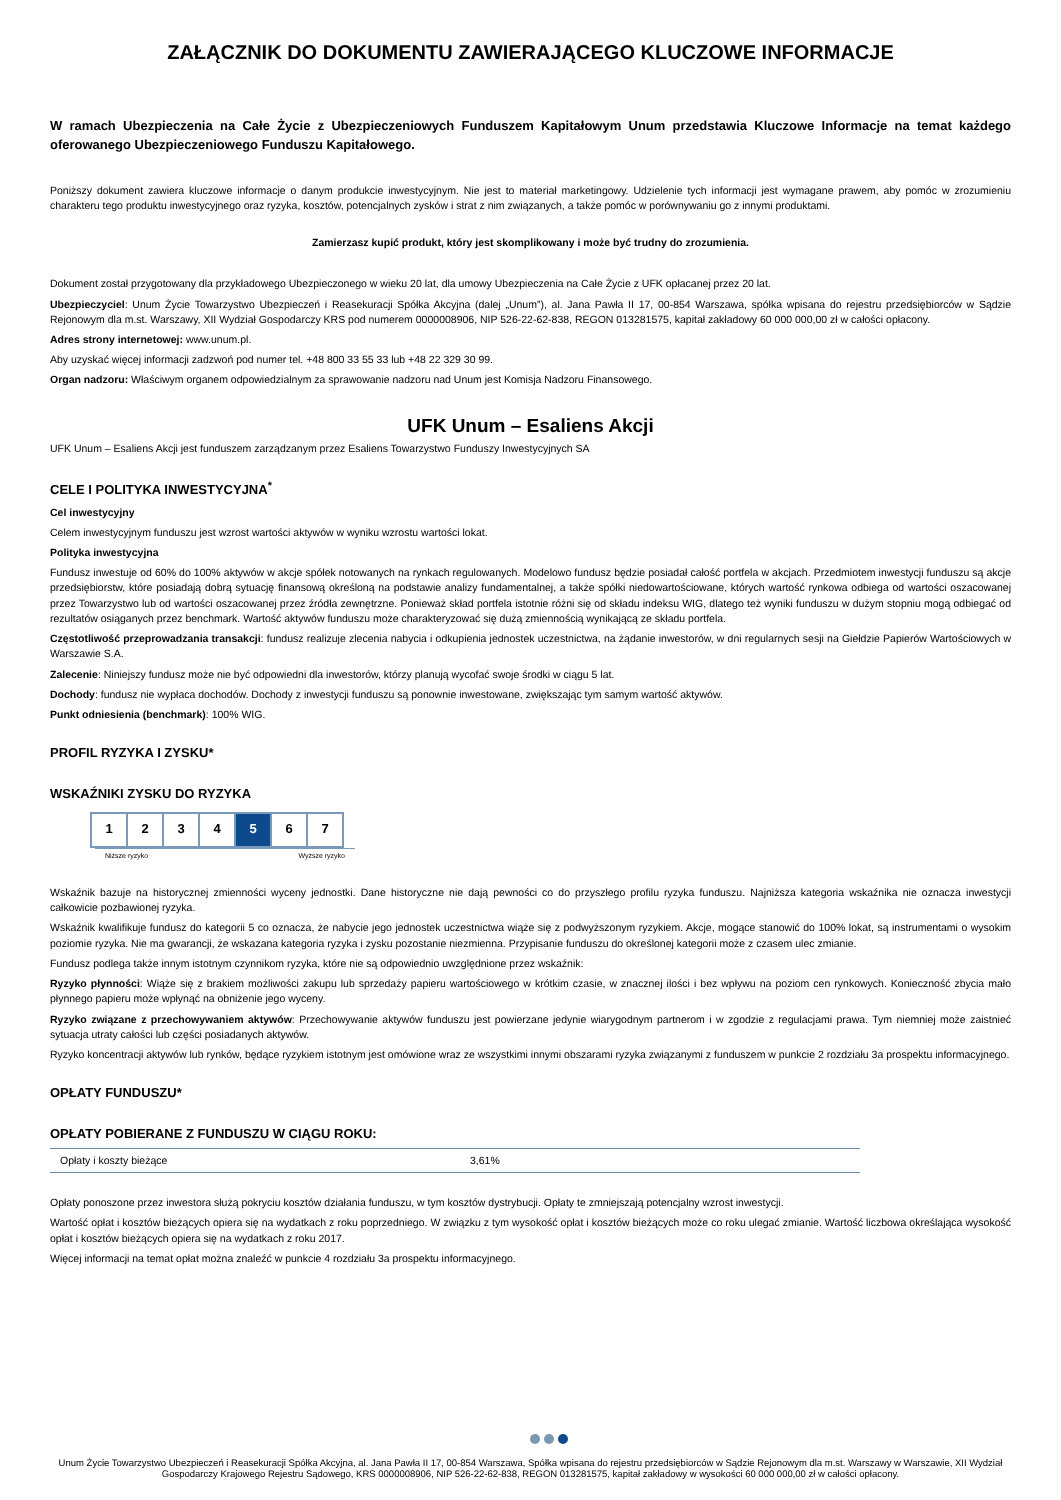ZAŁĄCZNIK DO DOKUMENTU ZAWIERAJĄCEGO KLUCZOWE INFORMACJE
W ramach Ubezpieczenia na Całe Życie z Ubezpieczeniowych Funduszem Kapitałowym Unum przedstawia Kluczowe Informacje na temat każdego oferowanego Ubezpieczeniowego Funduszu Kapitałowego.
Poniższy dokument zawiera kluczowe informacje o danym produkcie inwestycyjnym. Nie jest to materiał marketingowy. Udzielenie tych informacji jest wymagane prawem, aby pomóc w zrozumieniu charakteru tego produktu inwestycyjnego oraz ryzyka, kosztów, potencjalnych zysków i strat z nim związanych, a także pomóc w porównywaniu go z innymi produktami.
Zamierzasz kupić produkt, który jest skomplikowany i może być trudny do zrozumienia.
Dokument został przygotowany dla przykładowego Ubezpieczonego w wieku 20 lat, dla umowy Ubezpieczenia na Całe Życie z UFK opłacanej przez 20 lat.
Ubezpieczyciel: Unum Życie Towarzystwo Ubezpieczeń i Reasekuracji Spółka Akcyjna (dalej „Unum”), al. Jana Pawła II 17, 00-854 Warszawa, spółka wpisana do rejestru przedsiębiorców w Sądzie Rejonowym dla m.st. Warszawy, XII Wydział Gospodarczy KRS pod numerem 0000008906, NIP 526-22-62-838, REGON 013281575, kapitał zakładowy 60 000 000,00 zł w całości opłacony.
Adres strony internetowej: www.unum.pl.
Aby uzyskać więcej informacji zadzwoń pod numer tel. +48 800 33 55 33 lub +48 22 329 30 99.
Organ nadzoru: Właściwym organem odpowiedzialnym za sprawowanie nadzoru nad Unum jest Komisja Nadzoru Finansowego.
UFK Unum – Esaliens Akcji
UFK Unum – Esaliens Akcji jest funduszem zarządzanym przez Esaliens Towarzystwo Funduszy Inwestycyjnych SA
CELE I POLITYKA INWESTYCYJNA<sup>*</sup>
Cel inwestycyjny
Celem inwestycyjnym funduszu jest wzrost wartości aktywów w wyniku wzrostu wartości lokat.
Polityka inwestycyjna
Fundusz inwestuje od 60% do 100% aktywów w akcje spółek notowanych na rynkach regulowanych. Modelowo fundusz będzie posiadał całość portfela w akcjach. Przedmiotem inwestycji funduszu są akcje przedsiębiorstw, które posiadają dobrą sytuację finansową określoną na podstawie analizy fundamentalnej, a także spółki niedowartościowane, których wartość rynkowa odbiega od wartości oszacowanej przez Towarzystwo lub od wartości oszacowanej przez źródła zewnętrzne. Ponieważ skład portfela istotnie różni się od składu indeksu WIG, dlatego też wyniki funduszu w dużym stopniu mogą odbiegać od rezultatów osiąganych przez benchmark. Wartość aktywów funduszu może charakteryzować się dużą zmiennością wynikającą ze składu portfela.
Częstotliwość przeprowadzania transakcji: fundusz realizuje zlecenia nabycia i odkupienia jednostek uczestnictwa, na żądanie inwestorów, w dni regularnych sesji na Giełdzie Papierów Wartościowych w Warszawie S.A.
Zalecenie: Niniejszy fundusz może nie być odpowiedni dla inwestorów, którzy planują wycofać swoje środki w ciągu 5 lat.
Dochody: fundusz nie wypłaca dochodów. Dochody z inwestycji funduszu są ponownie inwestowane, zwiększając tym samym wartość aktywów.
Punkt odniesienia (benchmark): 100% WIG.
PROFIL RYZYKA I ZYSKU*
WSKAŹNIKI ZYSKU DO RYZYKA
| 1 | 2 | 3 | 4 | 5 | 6 | 7 |
Niższe ryzyko Wyższe ryzyko
Wskaźnik bazuje na historycznej zmienności wyceny jednostki. Dane historyczne nie dają pewności co do przyszłego profilu ryzyka funduszu. Najniższa kategoria wskaźnika nie oznacza inwestycji całkowicie pozbawionej ryzyka.
Wskaźnik kwalifikuje fundusz do kategorii 5 co oznacza, że nabycie jego jednostek uczestnictwa wiąże się z podwyższonym ryzykiem. Akcje, mogące stanowić do 100% lokat, są instrumentami o wysokim poziomie ryzyka. Nie ma gwarancji, że wskazana kategoria ryzyka i zysku pozostanie niezmienna. Przypisanie funduszu do określonej kategorii może z czasem ulec zmianie.
Fundusz podlega także innym istotnym czynnikom ryzyka, które nie są odpowiednio uwzględnione przez wskaźnik:
Ryzyko płynności: Wiąże się z brakiem możliwości zakupu lub sprzedaży papieru wartościowego w krótkim czasie, w znacznej ilości i bez wpływu na poziom cen rynkowych. Konieczność zbycia mało płynnego papieru może wpłynąć na obniżenie jego wyceny.
Ryzyko związane z przechowywaniem aktywów: Przechowywanie aktywów funduszu jest powierzane jedynie wiarygodnym partnerom i w zgodzie z regulacjami prawa. Tym niemniej może zaistnieć sytuacja utraty całości lub części posiadanych aktywów.
Ryzyko koncentracji aktywów lub rynków, będące ryzykiem istotnym jest omówione wraz ze wszystkimi innymi obszarami ryzyka związanymi z funduszem w punkcie 2 rozdziału 3a prospektu informacyjnego.
OPŁATY FUNDUSZU*
OPŁATY POBIERANE Z FUNDUSZU W CIĄGU ROKU:
| Opłaty i koszty bieżące | 3,61% |
Opłaty ponoszone przez inwestora służą pokryciu kosztów działania funduszu, w tym kosztów dystrybucji. Opłaty te zmniejszają potencjalny wzrost inwestycji.
Wartość opłat i kosztów bieżących opiera się na wydatkach z roku poprzedniego. W związku z tym wysokość opłat i kosztów bieżących może co roku ulegać zmianie. Wartość liczbowa określająca wysokość opłat i kosztów bieżących opiera się na wydatkach z roku 2017.
Więcej informacji na temat opłat można znaleźć w punkcie 4 rozdziału 3a prospektu informacyjnego.
Unum Życie Towarzystwo Ubezpieczeń i Reasekuracji Spółka Akcyjna, al. Jana Pawła II 17, 00-854 Warszawa, Spółka wpisana do rejestru przedsiębiorców w Sądzie Rejonowym dla m.st. Warszawy w Warszawie, XII Wydział Gospodarczy Krajowego Rejestru Sądowego, KRS 0000008906, NIP 526-22-62-838, REGON 013281575, kapitał zakładowy w wysokości 60 000 000,00 zł w całości opłacony.